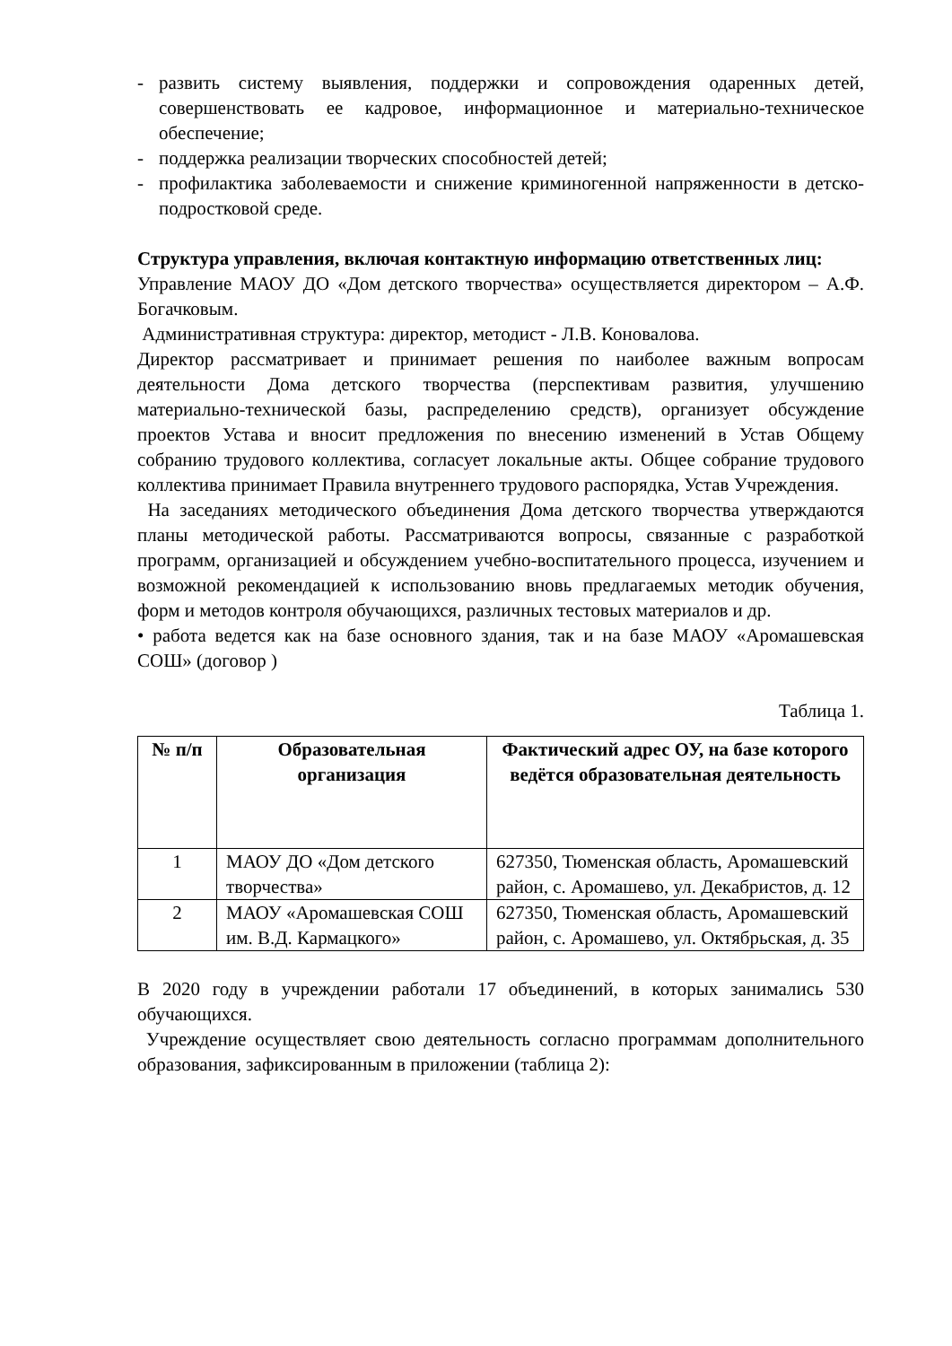- развить систему выявления, поддержки и сопровождения одаренных детей, совершенствовать ее кадровое, информационное и материально-техническое обеспечение;
- поддержка реализации творческих способностей детей;
- профилактика заболеваемости и снижение криминогенной напряженности в детско-подростковой среде.
Структура управления, включая контактную информацию ответственных лиц:
Управление МАОУ ДО «Дом детского творчества» осуществляется директором – А.Ф. Богачковым.
Административная структура: директор, методист - Л.В. Коновалова.
Директор рассматривает и принимает решения по наиболее важным вопросам деятельности Дома детского творчества (перспективам развития, улучшению материально-технической базы, распределению средств), организует обсуждение проектов Устава и вносит предложения по внесению изменений в Устав Общему собранию трудового коллектива, согласует локальные акты. Общее собрание трудового коллектива принимает Правила внутреннего трудового распорядка, Устав Учреждения.
На заседаниях методического объединения Дома детского творчества утверждаются планы методической работы. Рассматриваются вопросы, связанные с разработкой программ, организацией и обсуждением учебно-воспитательного процесса, изучением и возможной рекомендацией к использованию вновь предлагаемых методик обучения, форм и методов контроля обучающихся, различных тестовых материалов и др.
• работа ведется как на базе основного здания, так и на базе МАОУ «Аромашевская СОШ» (договор )
Таблица 1.
| № п/п | Образовательная организация | Фактический адрес ОУ, на базе которого ведётся образовательная деятельность |
| --- | --- | --- |
| 1 | МАОУ ДО «Дом детского творчества» | 627350, Тюменская область, Аромашевский район, с. Аромашево, ул. Декабристов, д. 12 |
| 2 | МАОУ «Аромашевская СОШ им. В.Д. Кармацкого» | 627350, Тюменская область, Аромашевский район, с. Аромашево, ул. Октябрьская, д. 35 |
В 2020 году в учреждении работали 17 объединений, в которых занимались 530 обучающихся.
Учреждение осуществляет свою деятельность согласно программам дополнительного образования, зафиксированным в приложении (таблица 2):